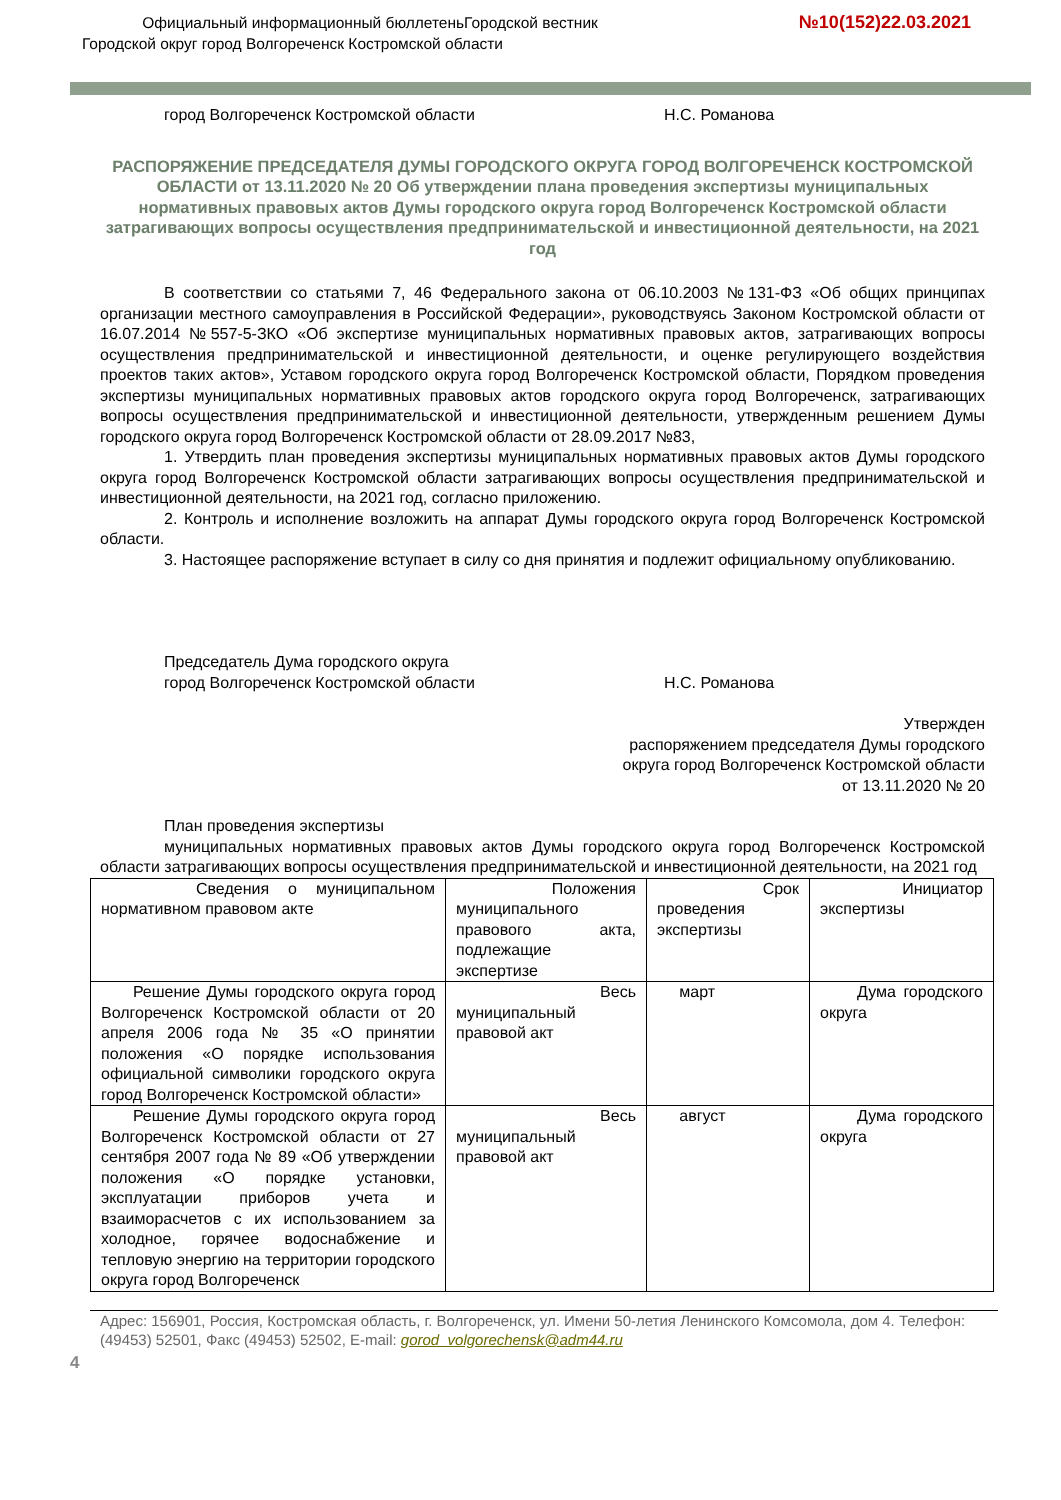Официальный информационный бюллетеньГородской вестник
Городской округ город Волгореченск Костромской области
№10(152)22.03.2021
город Волгореченск Костромской области Н.С. Романова
РАСПОРЯЖЕНИЕ ПРЕДСЕДАТЕЛЯ ДУМЫ ГОРОДСКОГО ОКРУГА ГОРОД ВОЛГОРЕЧЕНСК КОСТРОМСКОЙ ОБЛАСТИ от 13.11.2020 № 20 Об утверждении плана проведения экспертизы муниципальных нормативных правовых актов Думы городского округа город Волгореченск Костромской области затрагивающих вопросы осуществления предпринимательской и инвестиционной деятельности, на 2021 год
В соответствии со статьями 7, 46 Федерального закона от 06.10.2003 №131-ФЗ «Об общих принципах организации местного самоуправления в Российской Федерации», руководствуясь Законом Костромской области от 16.07.2014 №557-5-ЗКО «Об экспертизе муниципальных нормативных правовых актов, затрагивающих вопросы осуществления предпринимательской и инвестиционной деятельности, и оценке регулирующего воздействия проектов таких актов», Уставом городского округа город Волгореченск Костромской области, Порядком проведения экспертизы муниципальных нормативных правовых актов городского округа город Волгореченск, затрагивающих вопросы осуществления предпринимательской и инвестиционной деятельности, утвержденным решением Думы городского округа город Волгореченск Костромской области от 28.09.2017 №83,
1. Утвердить план проведения экспертизы муниципальных нормативных правовых актов Думы городского округа город Волгореченск Костромской области затрагивающих вопросы осуществления предпринимательской и инвестиционной деятельности, на 2021 год, согласно приложению.
2. Контроль и исполнение возложить на аппарат Думы городского округа город Волгореченск Костромской области.
3. Настоящее распоряжение вступает в силу со дня принятия и подлежит официальному опубликованию.
Председатель Дума городского округа
город Волгореченск Костромской области
Н.С. Романова
Утвержден
распоряжением председателя Думы городского
округа город Волгореченск Костромской области
от 13.11.2020 № 20
План проведения экспертизы
муниципальных нормативных правовых актов Думы городского округа город Волгореченск Костромской области затрагивающих вопросы осуществления предпринимательской и инвестиционной деятельности, на 2021 год
| Сведения о муниципальном нормативном правовом акте | Положения муниципального правового акта, подлежащие экспертизе | Срок проведения экспертизы | Инициатор экспертизы |
| Решение Думы городского округа город Волгореченск Костромской области от 20 апреля 2006 года № 35 «О принятии положения «О порядке использования официальной символики городского округа город Волгореченск Костромской области» | Весь муниципальный правовой акт | март | Дума городского округа |
| Решение Думы городского округа город Волгореченск Костромской области от 27 сентября 2007 года № 89 «Об утверждении положения «О порядке установки, эксплуатации приборов учета и взаиморасчетов с их использованием за холодное, горячее водоснабжение и тепловую энергию на территории городского округа город Волгореченск | Весь муниципальный правовой акт | август | Дума городского округа |
Адрес: 156901, Россия, Костромская область, г. Волгореченск, ул. Имени 50-летия Ленинского Комсомола, дом 4. Телефон: (49453) 52501, Факс (49453) 52502, E-mail: gorod_volgorechensk@adm44.ru
4